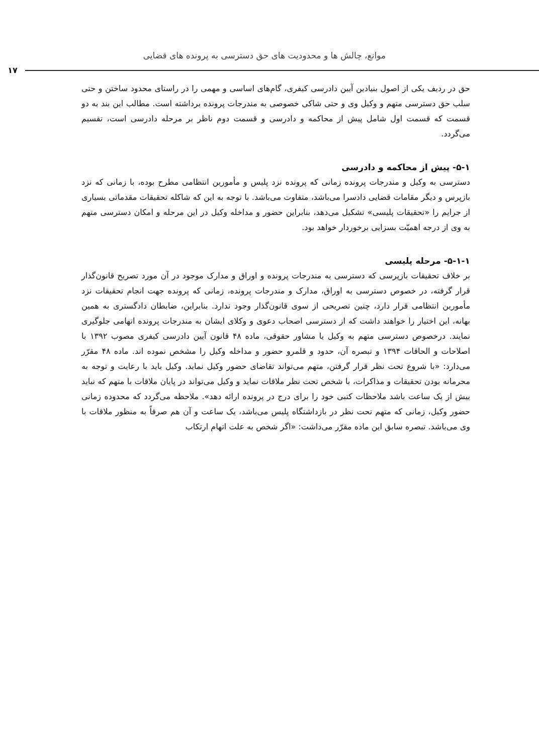موانع، چالش ها و محدودیت های حق دسترسی به پرونده های قضایی
۱۷
حق در ردیف یکی از اصول بنیادین آیین دادرسی کیفری، گام‌های اساسی و مهمی را در راستای محدود ساختن و حتی سلب حق دسترسی متهم و وکیل وی و حتی شاکی خصوصی به مندرجات پرونده برداشته است. مطالب این بند به دو قسمت که قسمت اول شامل پیش از محاکمه و دادرسی و قسمت دوم ناظر بر مرحله دادرسی است، تقسیم می‌گردد.
۵-۱- پیش از محاکمه و دادرسی
دسترسی به وکیل و مندرجات پرونده زمانی که پرونده نزد پلیس و مأمورین انتظامی مطرح بوده، با زمانی که نزد بازپرس و دیگر مقامات قضایی دادسرا می‌باشد، متفاوت می‌باشد. با توجه به این که شاکله تحقیقات مقدماتی بسیاری از جرایم را «تحقیقات پلیسی» تشکیل می‌دهد، بنابراین حضور و مداخله وکیل در این مرحله و امکان دسترسی متهم به وی از درجه اهمیّت بسزایی برخوردار خواهد بود.
۵-۱-۱- مرحله پلیسی
بر خلاف تحقیقات بازپرسی که دسترسی به مندرجات پرونده و اوراق و مدارک موجود در آن مورد تصریح قانون‌گذار قرار گرفته، در خصوص دسترسی به اوراق، مدارک و مندرجات پرونده، زمانی که پرونده جهت انجام تحقیقات نزد مأمورین انتظامی قرار دارد، چنین تصریحی از سوی قانون‌گذار وجود ندارد. بنابراین، ضابطان دادگستری به همین بهانه، این اختیار را خواهند داشت که از دسترسی اصحاب دعوی و وکلای ایشان به مندرجات پرونده اتهامی جلوگیری نمایند. درخصوص دسترسی متهم به وکیل یا مشاور حقوقی، ماده ۴۸ قانون آیین دادرسی کیفری مصوب ۱۳۹۲ با اصلاحات و الحاقات ۱۳۹۴ و تبصره آن، حدود و قلمرو حضور و مداخله وکیل را مشخص نموده اند. ماده ۴۸ مقرّر می‌دارد: «با شروع تحت نظر قرار گرفتن، متهم می‌تواند تقاضای حضور وکیل نماید. وکیل باید با رعایت و توجه به محرمانه بودن تحقیقات و مذاکرات، با شخص تحت نظر ملاقات نماید و وکیل می‌تواند در پایان ملاقات با متهم که نباید بیش از یک ساعت باشد ملاحظات کتبی خود را برای درج در پرونده ارائه دهد». ملاحظه می‌گردد که محدوده زمانی حضور وکیل، زمانی که متهم تحت نظر در بازداشتگاه پلیس می‌باشد، یک ساعت و آن هم صرفاً به منظور ملاقات با وی می‌باشد. تبصره سابق این ماده مقرّر می‌داشت: «اگر شخص به علت اتهام ارتکاب